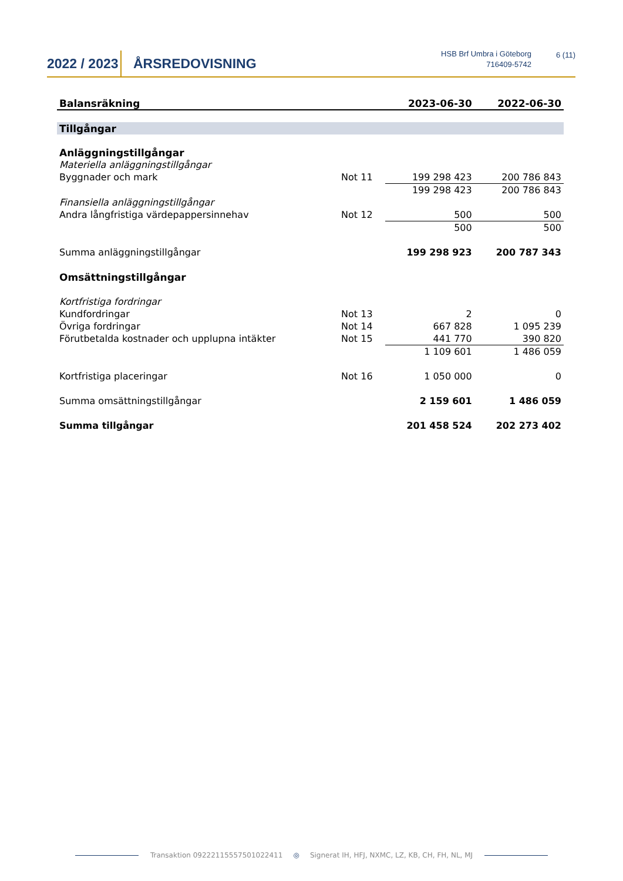2022 / 2023
ÅRSREDOVISNING
HSB Brf Umbra i Göteborg
716409-5742
6 (11)
| Balansräkning | | 2023-06-30 | 2022-06-30 |
| --- | --- | --- | --- |
| Tillgångar | | | |
| Anläggningstillgångar | | | |
| Materiella anläggningstillgångar | | | |
| Byggnader och mark | Not 11 | 199 298 423 | 200 786 843 |
| | | 199 298 423 | 200 786 843 |
| Finansiella anläggningstillgångar | | | |
| Andra långfristiga värdepappersinnehav | Not 12 | 500 | 500 |
| | | 500 | 500 |
| Summa anläggningstillgångar | | 199 298 923 | 200 787 343 |
| Omsättningstillgångar | | | |
| Kortfristiga fordringar | | | |
| Kundfordringar | Not 13 | 2 | 0 |
| Övriga fordringar | Not 14 | 667 828 | 1 095 239 |
| Förutbetalda kostnader och upplupna intäkter | Not 15 | 441 770 | 390 820 |
| | | 1 109 601 | 1 486 059 |
| Kortfristiga placeringar | Not 16 | 1 050 000 | 0 |
| Summa omsättningstillgångar | | 2 159 601 | 1 486 059 |
| Summa tillgångar | | 201 458 524 | 202 273 402 |
Transaktion 09222115557501022411 ◎ Signerat IH, HFJ, NXMC, LZ, KB, CH, FH, NL, MJ